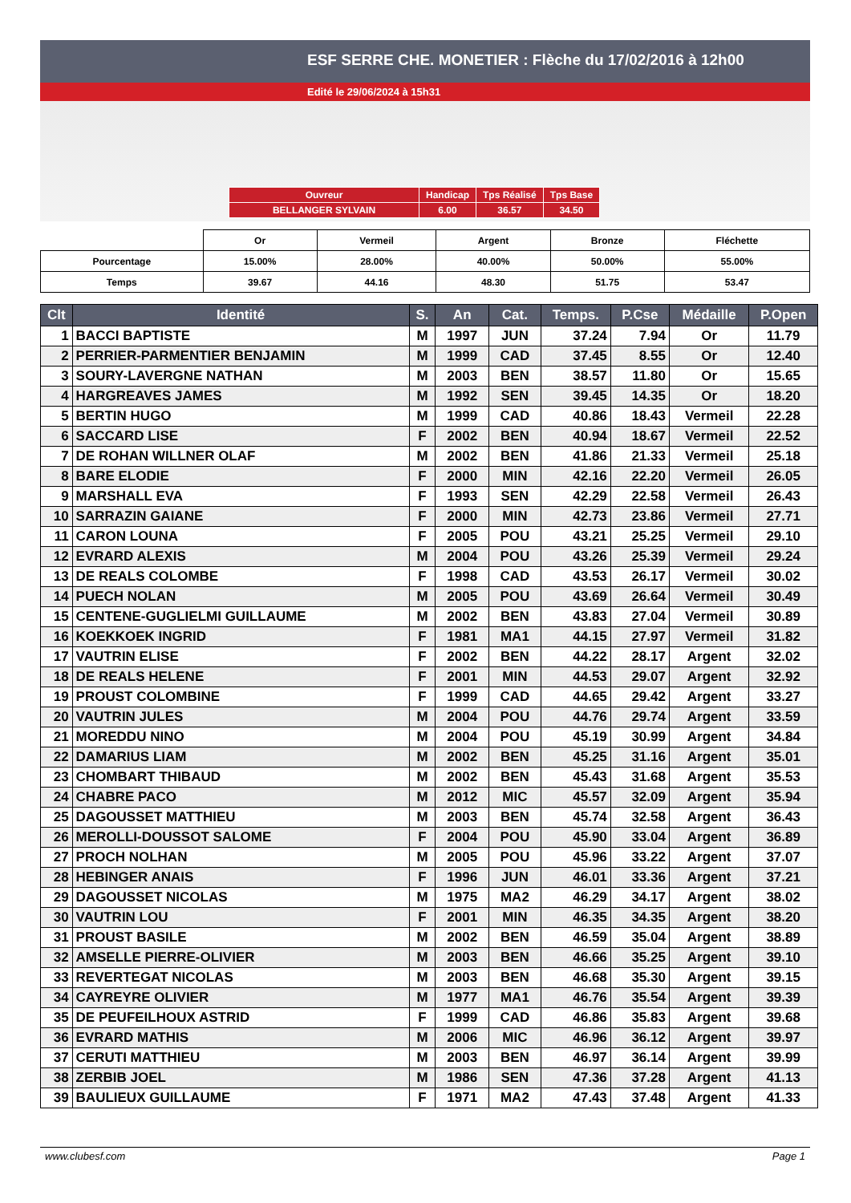ESF SERRE CHE. MONETIER : Flèche du 17/02/2016 à 12h00
Edité le 29/06/2024 à 15h31
| Ouvreur | Handicap | Tps Réalisé | Tps Base |
| BELLANGER SYLVAIN | 6.00 | 36.57 | 34.50 |
| | Or | Vermeil | Argent | Bronze | Fléchette |
| Pourcentage | 15.00% | 28.00% | 40.00% | 50.00% | 55.00% |
| Temps | 39.67 | 44.16 | 48.30 | 51.75 | 53.47 |
| Clt | Identité | S. | An | Cat. | Temps. | P.Cse | Médaille | P.Open |
| --- | --- | --- | --- | --- | --- | --- | --- | --- |
| 1 | BACCI BAPTISTE | M | 1997 | JUN | 37.24 | 7.94 | Or | 11.79 |
| 2 | PERRIER-PARMENTIER BENJAMIN | M | 1999 | CAD | 37.45 | 8.55 | Or | 12.40 |
| 3 | SOURY-LAVERGNE NATHAN | M | 2003 | BEN | 38.57 | 11.80 | Or | 15.65 |
| 4 | HARGREAVES JAMES | M | 1992 | SEN | 39.45 | 14.35 | Or | 18.20 |
| 5 | BERTIN HUGO | M | 1999 | CAD | 40.86 | 18.43 | Vermeil | 22.28 |
| 6 | SACCARD LISE | F | 2002 | BEN | 40.94 | 18.67 | Vermeil | 22.52 |
| 7 | DE ROHAN WILLNER OLAF | M | 2002 | BEN | 41.86 | 21.33 | Vermeil | 25.18 |
| 8 | BARE ELODIE | F | 2000 | MIN | 42.16 | 22.20 | Vermeil | 26.05 |
| 9 | MARSHALL EVA | F | 1993 | SEN | 42.29 | 22.58 | Vermeil | 26.43 |
| 10 | SARRAZIN GAIANE | F | 2000 | MIN | 42.73 | 23.86 | Vermeil | 27.71 |
| 11 | CARON LOUNA | F | 2005 | POU | 43.21 | 25.25 | Vermeil | 29.10 |
| 12 | EVRARD ALEXIS | M | 2004 | POU | 43.26 | 25.39 | Vermeil | 29.24 |
| 13 | DE REALS COLOMBE | F | 1998 | CAD | 43.53 | 26.17 | Vermeil | 30.02 |
| 14 | PUECH NOLAN | M | 2005 | POU | 43.69 | 26.64 | Vermeil | 30.49 |
| 15 | CENTENE-GUGLIELMI GUILLAUME | M | 2002 | BEN | 43.83 | 27.04 | Vermeil | 30.89 |
| 16 | KOEKKOEK INGRID | F | 1981 | MA1 | 44.15 | 27.97 | Vermeil | 31.82 |
| 17 | VAUTRIN ELISE | F | 2002 | BEN | 44.22 | 28.17 | Argent | 32.02 |
| 18 | DE REALS HELENE | F | 2001 | MIN | 44.53 | 29.07 | Argent | 32.92 |
| 19 | PROUST COLOMBINE | F | 1999 | CAD | 44.65 | 29.42 | Argent | 33.27 |
| 20 | VAUTRIN JULES | M | 2004 | POU | 44.76 | 29.74 | Argent | 33.59 |
| 21 | MOREDDU NINO | M | 2004 | POU | 45.19 | 30.99 | Argent | 34.84 |
| 22 | DAMARIUS LIAM | M | 2002 | BEN | 45.25 | 31.16 | Argent | 35.01 |
| 23 | CHOMBART THIBAUD | M | 2002 | BEN | 45.43 | 31.68 | Argent | 35.53 |
| 24 | CHABRE PACO | M | 2012 | MIC | 45.57 | 32.09 | Argent | 35.94 |
| 25 | DAGOUSSET MATTHIEU | M | 2003 | BEN | 45.74 | 32.58 | Argent | 36.43 |
| 26 | MEROLLI-DOUSSOT SALOME | F | 2004 | POU | 45.90 | 33.04 | Argent | 36.89 |
| 27 | PROCH NOLHAN | M | 2005 | POU | 45.96 | 33.22 | Argent | 37.07 |
| 28 | HEBINGER ANAIS | F | 1996 | JUN | 46.01 | 33.36 | Argent | 37.21 |
| 29 | DAGOUSSET NICOLAS | M | 1975 | MA2 | 46.29 | 34.17 | Argent | 38.02 |
| 30 | VAUTRIN LOU | F | 2001 | MIN | 46.35 | 34.35 | Argent | 38.20 |
| 31 | PROUST BASILE | M | 2002 | BEN | 46.59 | 35.04 | Argent | 38.89 |
| 32 | AMSELLE PIERRE-OLIVIER | M | 2003 | BEN | 46.66 | 35.25 | Argent | 39.10 |
| 33 | REVERTEGAT NICOLAS | M | 2003 | BEN | 46.68 | 35.30 | Argent | 39.15 |
| 34 | CAYREYRE OLIVIER | M | 1977 | MA1 | 46.76 | 35.54 | Argent | 39.39 |
| 35 | DE PEUFEILHOUX ASTRID | F | 1999 | CAD | 46.86 | 35.83 | Argent | 39.68 |
| 36 | EVRARD MATHIS | M | 2006 | MIC | 46.96 | 36.12 | Argent | 39.97 |
| 37 | CERUTI MATTHIEU | M | 2003 | BEN | 46.97 | 36.14 | Argent | 39.99 |
| 38 | ZERBIB JOEL | M | 1986 | SEN | 47.36 | 37.28 | Argent | 41.13 |
| 39 | BAULIEUX GUILLAUME | F | 1971 | MA2 | 47.43 | 37.48 | Argent | 41.33 |
www.clubesf.com Page 1